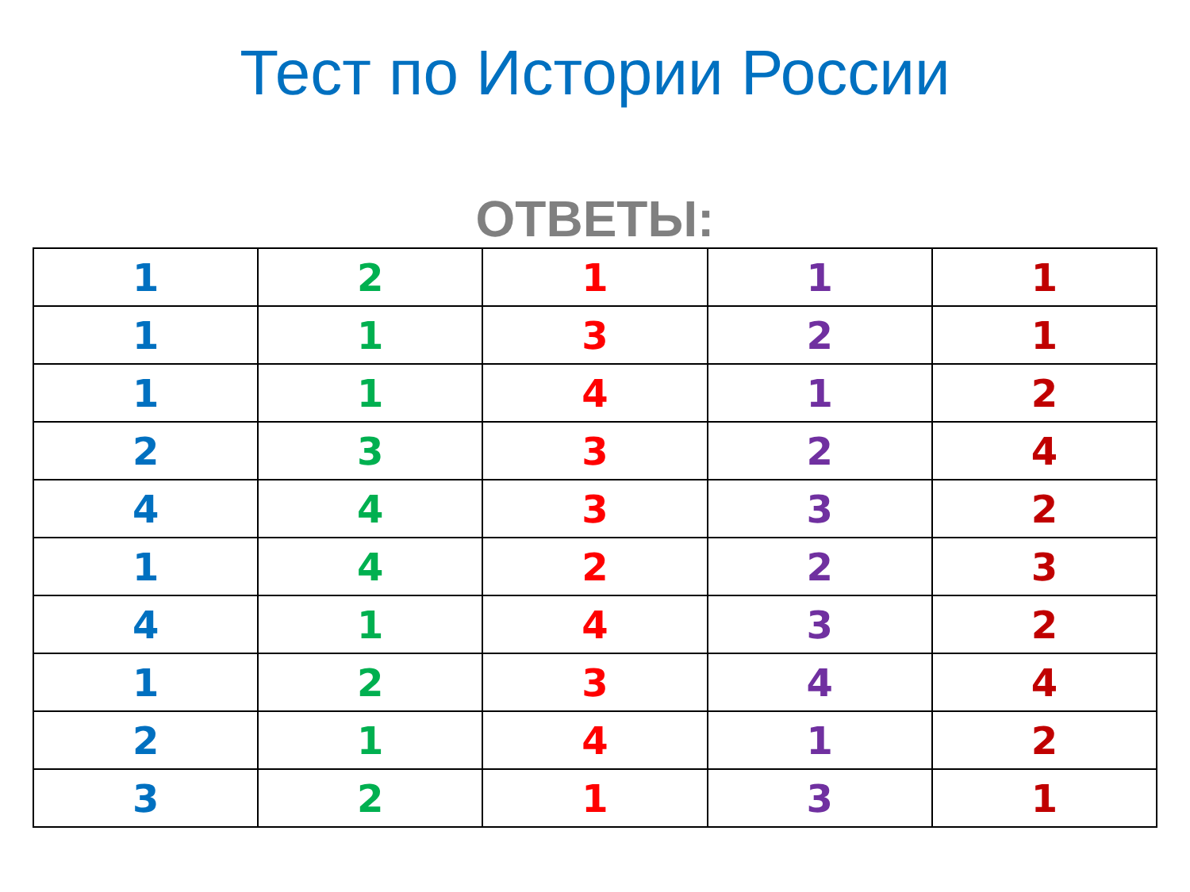Тест по Истории России
ОТВЕТЫ:
| 1 | 2 | 1 | 1 | 1 |
| 1 | 1 | 3 | 2 | 1 |
| 1 | 1 | 4 | 1 | 2 |
| 2 | 3 | 3 | 2 | 4 |
| 4 | 4 | 3 | 3 | 2 |
| 1 | 4 | 2 | 2 | 3 |
| 4 | 1 | 4 | 3 | 2 |
| 1 | 2 | 3 | 4 | 4 |
| 2 | 1 | 4 | 1 | 2 |
| 3 | 2 | 1 | 3 | 1 |